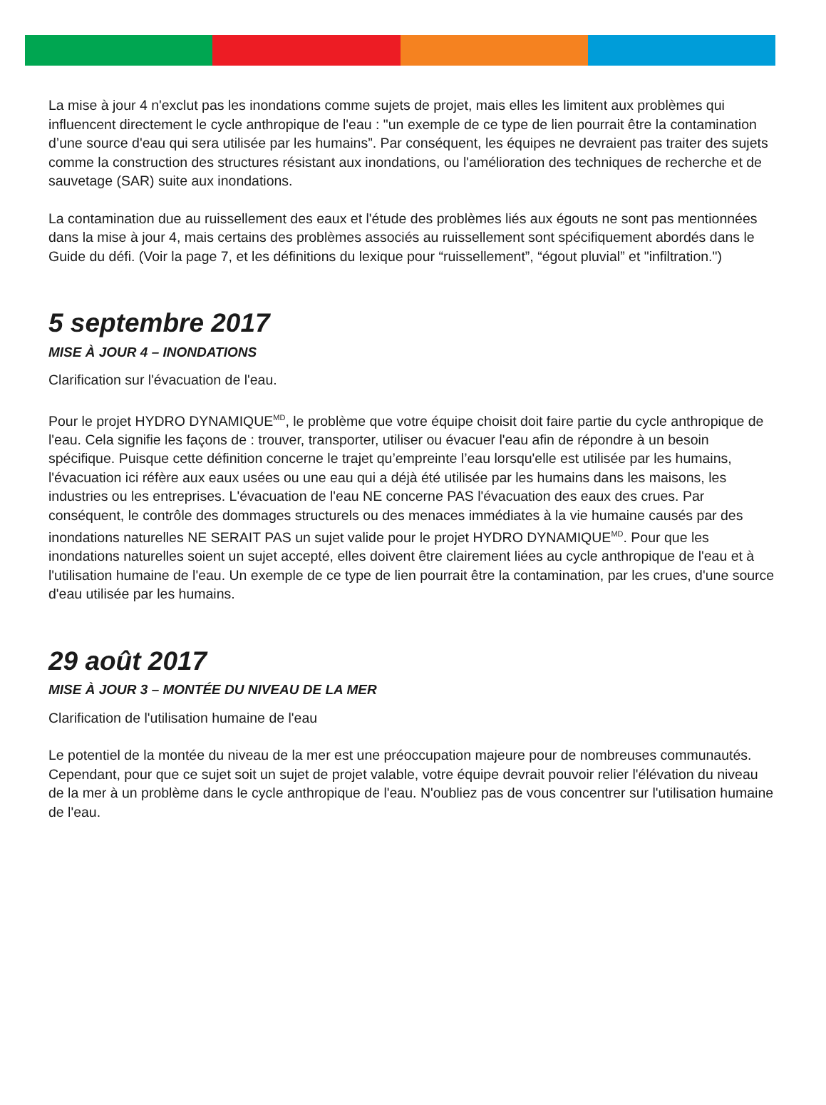La mise à jour 4 n'exclut pas les inondations comme sujets de projet, mais elles les limitent aux problèmes qui influencent directement le cycle anthropique de l'eau : "un exemple de ce type de lien pourrait être la contamination d’une source d'eau qui sera utilisée par les humains”. Par conséquent, les équipes ne devraient pas traiter des sujets comme la construction des structures résistant aux inondations, ou l'amélioration des techniques de recherche et de sauvetage (SAR) suite aux inondations.
La contamination due au ruissellement des eaux et l'étude des problèmes liés aux égouts ne sont pas mentionnées dans la mise à jour 4, mais certains des problèmes associés au ruissellement sont spécifiquement abordés dans le Guide du défi. (Voir la page 7, et les définitions du lexique pour “ruissellement”, “égout pluvial” et "infiltration.")
5 septembre 2017
MISE À JOUR 4 – INONDATIONS
Clarification sur l'évacuation de l'eau.
Pour le projet HYDRO DYNAMIQUE<sup>MD</sup>, le problème que votre équipe choisit doit faire partie du cycle anthropique de l'eau. Cela signifie les façons de : trouver, transporter, utiliser ou évacuer l'eau afin de répondre à un besoin spécifique. Puisque cette définition concerne le trajet qu’empreinte l’eau lorsqu'elle est utilisée par les humains, l'évacuation ici réfère aux eaux usées ou une eau qui a déjà été utilisée par les humains dans les maisons, les industries ou les entreprises. L'évacuation de l'eau NE concerne PAS l'évacuation des eaux des crues. Par conséquent, le contrôle des dommages structurels ou des menaces immédiates à la vie humaine causés par des inondations naturelles NE SERAIT PAS un sujet valide pour le projet HYDRO DYNAMIQUE<sup>MD</sup>. Pour que les inondations naturelles soient un sujet accepté, elles doivent être clairement liées au cycle anthropique de l'eau et à l'utilisation humaine de l'eau. Un exemple de ce type de lien pourrait être la contamination, par les crues, d'une source d'eau utilisée par les humains.
29 août 2017
MISE À JOUR 3 – MONTÉE DU NIVEAU DE LA MER
Clarification de l'utilisation humaine de l'eau
Le potentiel de la montée du niveau de la mer est une préoccupation majeure pour de nombreuses communautés. Cependant, pour que ce sujet soit un sujet de projet valable, votre équipe devrait pouvoir relier l'élévation du niveau de la mer à un problème dans le cycle anthropique de l'eau. N'oubliez pas de vous concentrer sur l'utilisation humaine de l'eau.